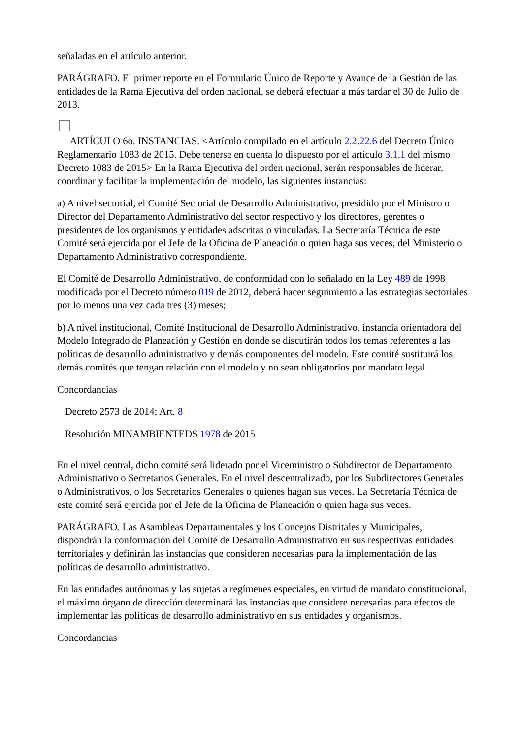señaladas en el artículo anterior.
PARÁGRAFO. El primer reporte en el Formulario Único de Reporte y Avance de la Gestión de las entidades de la Rama Ejecutiva del orden nacional, se deberá efectuar a más tardar el 30 de Julio de 2013.
ARTÍCULO 6o. INSTANCIAS. <Artículo compilado en el artículo 2.2.22.6 del Decreto Único Reglamentario 1083 de 2015. Debe tenerse en cuenta lo dispuesto por el artículo 3.1.1 del mismo Decreto 1083 de 2015> En la Rama Ejecutiva del orden nacional, serán responsables de liderar, coordinar y facilitar la implementación del modelo, las siguientes instancias:
a) A nivel sectorial, el Comité Sectorial de Desarrollo Administrativo, presidido por el Ministro o Director del Departamento Administrativo del sector respectivo y los directores, gerentes o presidentes de los organismos y entidades adscritas o vinculadas. La Secretaría Técnica de este Comité será ejercida por el Jefe de la Oficina de Planeación o quien haga sus veces, del Ministerio o Departamento Administrativo correspondiente.
El Comité de Desarrollo Administrativo, de conformidad con lo señalado en la Ley 489 de 1998 modificada por el Decreto número 019 de 2012, deberá hacer seguimiento a las estrategias sectoriales por lo menos una vez cada tres (3) meses;
b) A nivel institucional, Comité Institucional de Desarrollo Administrativo, instancia orientadora del Modelo Integrado de Planeación y Gestión en donde se discutirán todos los temas referentes a las políticas de desarrollo administrativo y demás componentes del modelo. Este comité sustituirá los demás comités que tengan relación con el modelo y no sean obligatorios por mandato legal.
Concordancias
Decreto 2573 de 2014; Art. 8
Resolución MINAMBIENTEDS 1978 de 2015
En el nivel central, dicho comité será liderado por el Viceministro o Subdirector de Departamento Administrativo o Secretarios Generales. En el nivel descentralizado, por los Subdirectores Generales o Administrativos, o los Secretarios Generales o quienes hagan sus veces. La Secretaría Técnica de este comité será ejercida por el Jefe de la Oficina de Planeación o quien haga sus veces.
PARÁGRAFO. Las Asambleas Departamentales y los Concejos Distritales y Municipales, dispondrán la conformación del Comité de Desarrollo Administrativo en sus respectivas entidades territoriales y definirán las instancias que consideren necesarias para la implementación de las políticas de desarrollo administrativo.
En las entidades autónomas y las sujetas a regímenes especiales, en virtud de mandato constitucional, el máximo órgano de dirección determinará las instancias que considere necesarias para efectos de implementar las políticas de desarrollo administrativo en sus entidades y organismos.
Concordancias